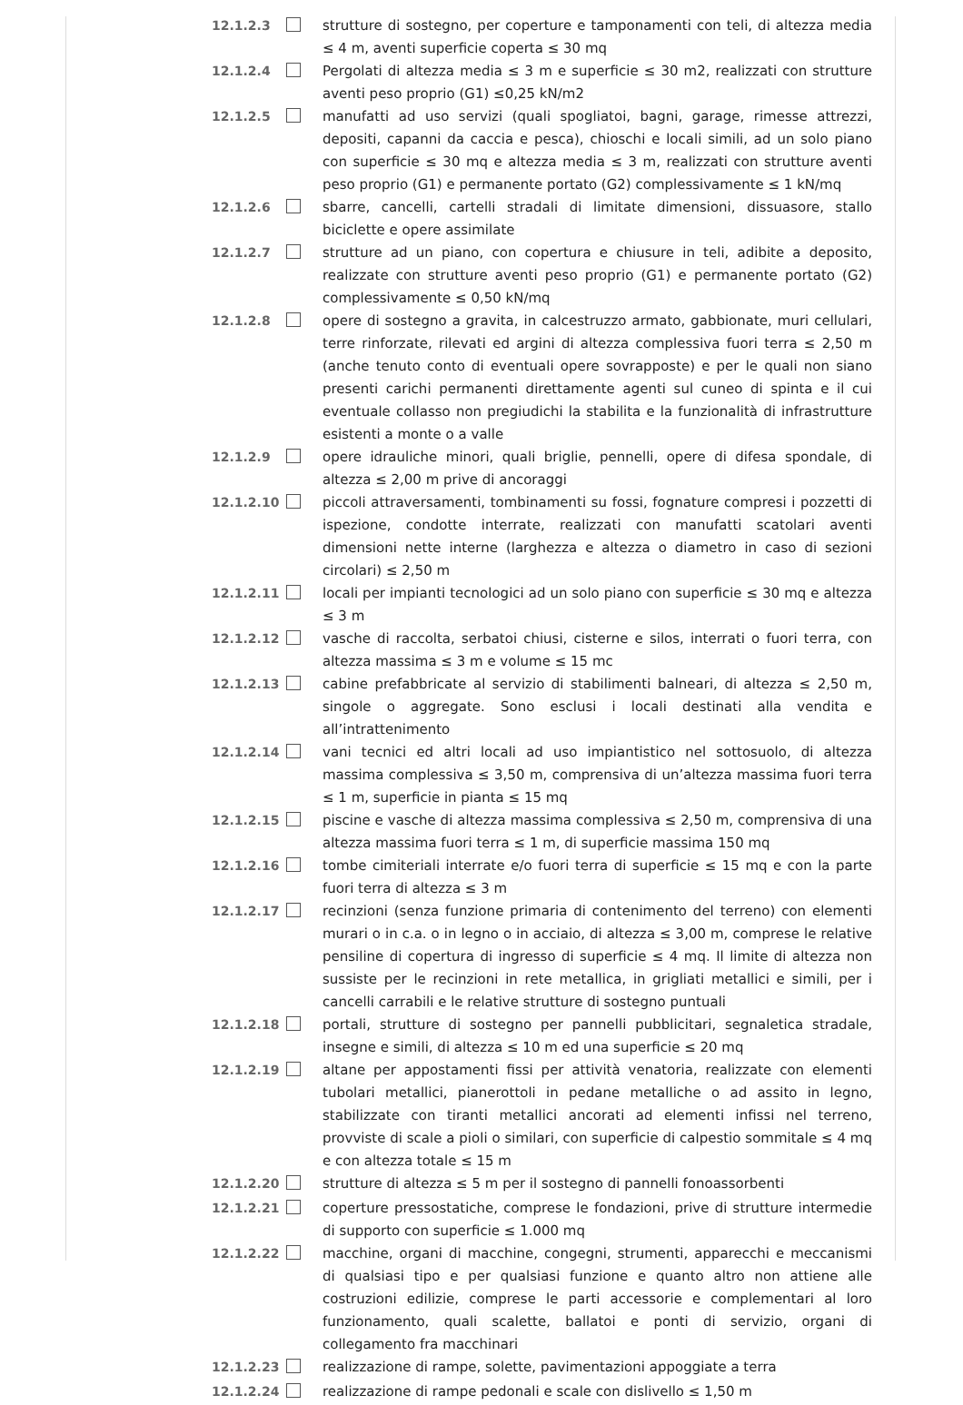12.1.2.3 strutture di sostegno, per coperture e tamponamenti con teli, di altezza media ≤ 4 m, aventi superficie coperta ≤ 30 mq
12.1.2.4 Pergolati di altezza media ≤ 3 m e superficie ≤ 30 m2, realizzati con strutture aventi peso proprio (G1) ≤0,25 kN/m2
12.1.2.5 manufatti ad uso servizi (quali spogliatoi, bagni, garage, rimesse attrezzi, depositi, capanni da caccia e pesca), chioschi e locali simili, ad un solo piano con superficie ≤ 30 mq e altezza media ≤ 3 m, realizzati con strutture aventi peso proprio (G1) e permanente portato (G2) complessivamente ≤ 1 kN/mq
12.1.2.6 sbarre, cancelli, cartelli stradali di limitate dimensioni, dissuasore, stallo biciclette e opere assimilate
12.1.2.7 strutture ad un piano, con copertura e chiusure in teli, adibite a deposito, realizzate con strutture aventi peso proprio (G1) e permanente portato (G2) complessivamente ≤ 0,50 kN/mq
12.1.2.8 opere di sostegno a gravita, in calcestruzzo armato, gabbionate, muri cellulari, terre rinforzate, rilevati ed argini di altezza complessiva fuori terra ≤ 2,50 m (anche tenuto conto di eventuali opere sovrapposte) e per le quali non siano presenti carichi permanenti direttamente agenti sul cuneo di spinta e il cui eventuale collasso non pregiudichi la stabilita e la funzionalità di infrastrutture esistenti a monte o a valle
12.1.2.9 opere idrauliche minori, quali briglie, pennelli, opere di difesa spondale, di altezza ≤ 2,00 m prive di ancoraggi
12.1.2.10 piccoli attraversamenti, tombinamenti su fossi, fognature compresi i pozzetti di ispezione, condotte interrate, realizzati con manufatti scatolari aventi dimensioni nette interne (larghezza e altezza o diametro in caso di sezioni circolari) ≤ 2,50 m
12.1.2.11 locali per impianti tecnologici ad un solo piano con superficie ≤ 30 mq e altezza ≤ 3 m
12.1.2.12 vasche di raccolta, serbatoi chiusi, cisterne e silos, interrati o fuori terra, con altezza massima ≤ 3 m e volume ≤ 15 mc
12.1.2.13 cabine prefabbricate al servizio di stabilimenti balneari, di altezza ≤ 2,50 m, singole o aggregate. Sono esclusi i locali destinati alla vendita e all’intrattenimento
12.1.2.14 vani tecnici ed altri locali ad uso impiantistico nel sottosuolo, di altezza massima complessiva ≤ 3,50 m, comprensiva di un’altezza massima fuori terra ≤ 1 m, superficie in pianta ≤ 15 mq
12.1.2.15 piscine e vasche di altezza massima complessiva ≤ 2,50 m, comprensiva di una altezza massima fuori terra ≤ 1 m, di superficie massima 150 mq
12.1.2.16 tombe cimiteriali interrate e/o fuori terra di superficie ≤ 15 mq e con la parte fuori terra di altezza ≤ 3 m
12.1.2.17 recinzioni (senza funzione primaria di contenimento del terreno) con elementi murari o in c.a. o in legno o in acciaio, di altezza ≤ 3,00 m, comprese le relative pensiline di copertura di ingresso di superficie ≤ 4 mq. Il limite di altezza non sussiste per le recinzioni in rete metallica, in grigliati metallici e simili, per i cancelli carrabili e le relative strutture di sostegno puntuali
12.1.2.18 portali, strutture di sostegno per pannelli pubblicitari, segnaletica stradale, insegne e simili, di altezza ≤ 10 m ed una superficie ≤ 20 mq
12.1.2.19 altane per appostamenti fissi per attività venatoria, realizzate con elementi tubolari metallici, pianerottoli in pedane metalliche o ad assito in legno, stabilizzate con tiranti metallici ancorati ad elementi infissi nel terreno, provviste di scale a pioli o similari, con superficie di calpestio sommitale ≤ 4 mq e con altezza totale ≤ 15 m
12.1.2.20 strutture di altezza ≤ 5 m per il sostegno di pannelli fonoassorbenti
12.1.2.21 coperture pressostatiche, comprese le fondazioni, prive di strutture intermedie di supporto con superficie ≤ 1.000 mq
12.1.2.22 macchine, organi di macchine, congegni, strumenti, apparecchi e meccanismi di qualsiasi tipo e per qualsiasi funzione e quanto altro non attiene alle costruzioni edilizie, comprese le parti accessorie e complementari al loro funzionamento, quali scalette, ballatoi e ponti di servizio, organi di collegamento fra macchinari
12.1.2.23 realizzazione di rampe, solette, pavimentazioni appoggiate a terra
12.1.2.24 realizzazione di rampe pedonali e scale con dislivello ≤ 1,50 m